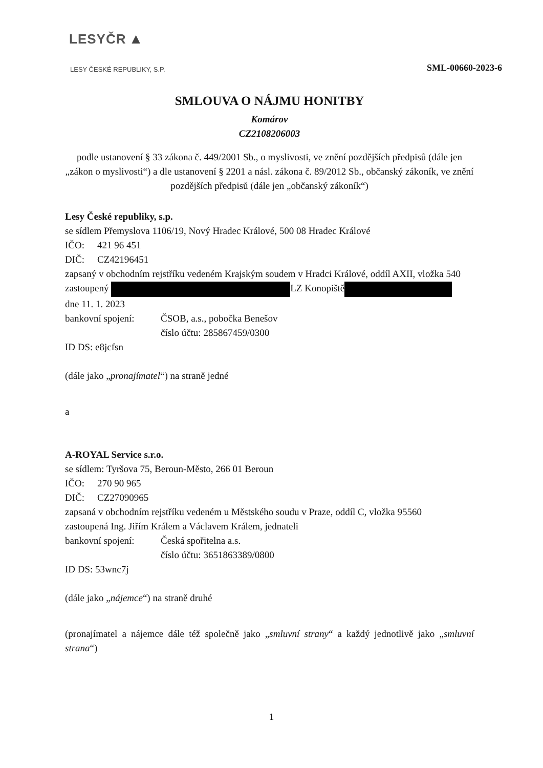LESYČR ▲
LESY ČESKÉ REPUBLIKY, S.P. SML-00660-2023-6
SMLOUVA O NÁJMU HONITBY
Komárov
CZ2108206003
podle ustanovení § 33 zákona č. 449/2001 Sb., o myslivosti, ve znění pozdějších předpisů (dále jen „zákon o myslivosti“) a dle ustanovení § 2201 a násl. zákona č. 89/2012 Sb., občanský zákoník, ve znění pozdějších předpisů (dále jen „občanský zákoník“)
Lesy České republiky, s.p.
se sídlem Přemyslova 1106/19, Nový Hradec Králové, 500 08 Hradec Králové
IČO: 421 96 451
DIČ: CZ42196451
zapsaný v obchodním rejstříku vedeném Krajským soudem v Hradci Králové, oddíl AXII, vložka 540
zastoupený LZ Konopiště
dne 11. 1. 2023
bankovní spojení: ČSOB, a.s., pobočka Benešov
číslo účtu: 285867459/0300
ID DS: e8jcfsn
(dále jako „pronajímatel“) na straně jedné
a
A-ROYAL Service s.r.o.
se sídlem: Tyršova 75, Beroun-Město, 266 01 Beroun
IČO: 270 90 965
DIČ: CZ27090965
zapsaná v obchodním rejstříku vedeném u Městského soudu v Praze, oddíl C, vložka 95560
zastoupená Ing. Jiřím Králem a Václavem Králem, jednateli
bankovní spojení: Česká spořitelna a.s.
číslo účtu: 3651863389/0800
ID DS: 53wnc7j
(dále jako „nájemce“) na straně druhé
(pronajímatel a nájemce dále též společně jako „smluvní strany“ a každý jednotlivě jako „smluvní strana“)
1